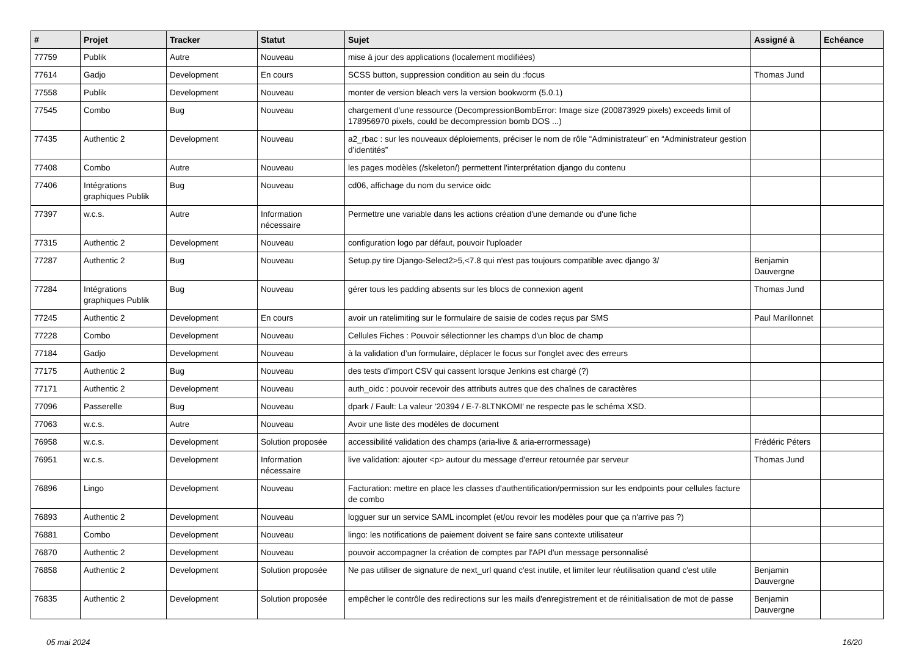| # | Projet | Tracker | Statut | Sujet | Assigné à | Echéance |
| --- | --- | --- | --- | --- | --- | --- |
| 77759 | Publik | Autre | Nouveau | mise à jour des applications (localement modifiées) | | |
| 77614 | Gadjo | Development | En cours | SCSS button, suppression condition au sein du :focus | Thomas Jund | |
| 77558 | Publik | Development | Nouveau | monter de version bleach vers la version bookworm (5.0.1) | | |
| 77545 | Combo | Bug | Nouveau | chargement d'une ressource (DecompressionBombError: Image size (200873929 pixels) exceeds limit of 178956970 pixels, could be decompression bomb DOS ...) | | |
| 77435 | Authentic 2 | Development | Nouveau | a2_rbac : sur les nouveaux déploiements, préciser le nom de rôle “Administrateur” en “Administrateur gestion d’identités” | | |
| 77408 | Combo | Autre | Nouveau | les pages modèles (/skeleton/) permettent l'interprétation django du contenu | | |
| 77406 | Intégrations graphiques Publik | Bug | Nouveau | cd06, affichage du nom du service oidc | | |
| 77397 | w.c.s. | Autre | Information nécessaire | Permettre une variable dans les actions création d'une demande ou d'une fiche | | |
| 77315 | Authentic 2 | Development | Nouveau | configuration logo par défaut, pouvoir l'uploader | | |
| 77287 | Authentic 2 | Bug | Nouveau | Setup.py tire Django-Select2>5,<7.8 qui n'est pas toujours compatible avec django 3/ | Benjamin Dauvergne | |
| 77284 | Intégrations graphiques Publik | Bug | Nouveau | gérer tous les padding absents sur les blocs de connexion agent | Thomas Jund | |
| 77245 | Authentic 2 | Development | En cours | avoir un ratelimiting sur le formulaire de saisie de codes reçus par SMS | Paul Marillonnet | |
| 77228 | Combo | Development | Nouveau | Cellules Fiches : Pouvoir sélectionner les champs d'un bloc de champ | | |
| 77184 | Gadjo | Development | Nouveau | à la validation d’un formulaire, déplacer le focus sur l'onglet avec des erreurs | | |
| 77175 | Authentic 2 | Bug | Nouveau | des tests d’import CSV qui cassent lorsque Jenkins est chargé (?) | | |
| 77171 | Authentic 2 | Development | Nouveau | auth_oidc : pouvoir recevoir des attributs autres que des chaînes de caractères | | |
| 77096 | Passerelle | Bug | Nouveau | dpark / Fault: La valeur '20394 / E-7-8LTNKOMI' ne respecte pas le schéma XSD. | | |
| 77063 | w.c.s. | Autre | Nouveau | Avoir une liste des modèles de document | | |
| 76958 | w.c.s. | Development | Solution proposée | accessibilité validation des champs (aria-live & aria-errormessage) | Frédéric Péters | |
| 76951 | w.c.s. | Development | Information nécessaire | live validation: ajouter <p> autour du message d'erreur retournée par serveur | Thomas Jund | |
| 76896 | Lingo | Development | Nouveau | Facturation: mettre en place les classes d'authentification/permission sur les endpoints pour cellules facture de combo | | |
| 76893 | Authentic 2 | Development | Nouveau | logguer sur un service SAML incomplet (et/ou revoir les modèles pour que ça n'arrive pas ?) | | |
| 76881 | Combo | Development | Nouveau | lingo: les notifications de paiement doivent se faire sans contexte utilisateur | | |
| 76870 | Authentic 2 | Development | Nouveau | pouvoir accompagner la création de comptes par l'API d'un message personnalisé | | |
| 76858 | Authentic 2 | Development | Solution proposée | Ne pas utiliser de signature de next_url quand c'est inutile, et limiter leur réutilisation quand c'est utile | Benjamin Dauvergne | |
| 76835 | Authentic 2 | Development | Solution proposée | empêcher le contrôle des redirections sur les mails d'enregistrement et de réinitialisation de mot de passe | Benjamin Dauvergne | |
05 mai 2024 16/20